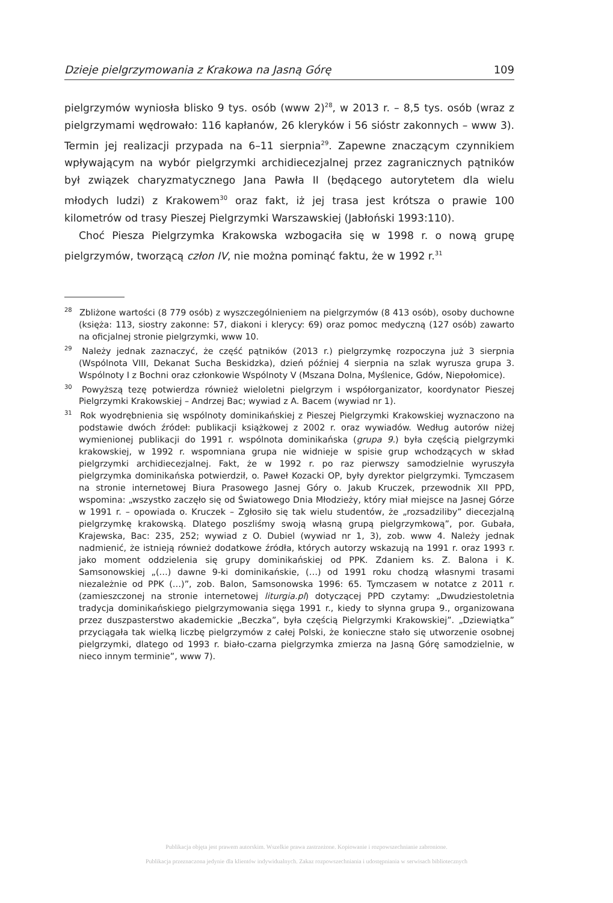Dzieje pielgrzymowania z Krakowa na Jasną Górę 109
pielgrzymów wyniosła blisko 9 tys. osób (www 2)<sup>28</sup>, w 2013 r. – 8,5 tys. osób (wraz z pielgrzymami wędrowało: 116 kapłanów, 26 kleryków i 56 sióstr zakonnych – www 3). Termin jej realizacji przypada na 6–11 sierpnia<sup>29</sup>. Zapewne znaczącym czynnikiem wpływającym na wybór pielgrzymki archidiecezjalnej przez zagranicznych pątników był związek charyzmatycznego Jana Pawła II (będącego autorytetem dla wielu młodych ludzi) z Krakowem<sup>30</sup> oraz fakt, iż jej trasa jest krótsza o prawie 100 kilometrów od trasy Pieszej Pielgrzymki Warszawskiej (Jabłoński 1993:110).
Choć Piesza Pielgrzymka Krakowska wzbogaciła się w 1998 r. o nową grupę pielgrzymów, tworzącą człon IV, nie można pominąć faktu, że w 1992 r.<sup>31</sup>
<sup>28</sup> Zbliżone wartości (8 779 osób) z wyszczególnieniem na pielgrzymów (8 413 osób), osoby duchowne (księża: 113, siostry zakonne: 57, diakoni i klerycy: 69) oraz pomoc medyczną (127 osób) zawarto na oficjalnej stronie pielgrzymki, www 10.
<sup>29</sup> Należy jednak zaznaczyć, że część pątników (2013 r.) pielgrzymkę rozpoczyna już 3 sierpnia (Wspólnota VIII, Dekanat Sucha Beskidzka), dzień później 4 sierpnia na szlak wyrusza grupa 3. Wspólnoty I z Bochni oraz członkowie Wspólnoty V (Mszana Dolna, Myślenice, Gdów, Niepołomice).
<sup>30</sup> Powyższą tezę potwierdza również wieloletni pielgrzym i współorganizator, koordynator Pieszej Pielgrzymki Krakowskiej – Andrzej Bac; wywiad z A. Bacem (wywiad nr 1).
<sup>31</sup> Rok wyodrębnienia się wspólnoty dominikańskiej z Pieszej Pielgrzymki Krakowskiej wyznaczono na podstawie dwóch źródeł: publikacji książkowej z 2002 r. oraz wywiadów. Według autorów niżej wymienionej publikacji do 1991 r. wspólnota dominikańska (grupa 9.) była częścią pielgrzymki krakowskiej, w 1992 r. wspomniana grupa nie widnieje w spisie grup wchodzących w skład pielgrzymki archidiecezjalnej. Fakt, że w 1992 r. po raz pierwszy samodzielnie wyruszyła pielgrzymka dominikańska potwierdził, o. Paweł Kozacki OP, były dyrektor pielgrzymki. Tymczasem na stronie internetowej Biura Prasowego Jasnej Góry o. Jakub Kruczek, przewodnik XII PPD, wspomina: „wszystko zaczęło się od Światowego Dnia Młodzieży, który miał miejsce na Jasnej Górze w 1991 r. – opowiada o. Kruczek – Zgłosiło się tak wielu studentów, że „rozsadziliby” diecezjalną pielgrzymkę krakowską. Dlatego poszliśmy swoją własną grupą pielgrzymkową”, por. Gubała, Krajewska, Bac: 235, 252; wywiad z O. Dubiel (wywiad nr 1, 3), zob. www 4. Należy jednak nadmienić, że istnieją również dodatkowe źródła, których autorzy wskazują na 1991 r. oraz 1993 r. jako moment oddzielenia się grupy dominikańskiej od PPK. Zdaniem ks. Z. Balona i K. Samsonowskiej „(…) dawne 9-ki dominikańskie, (…) od 1991 roku chodzą własnymi trasami niezależnie od PPK (…)”, zob. Balon, Samsonowska 1996: 65. Tymczasem w notatce z 2011 r. (zamieszczonej na stronie internetowej liturgia.pl) dotyczącej PPD czytamy: „Dwudziestoletnia tradycja dominikańskiego pielgrzymowania sięga 1991 r., kiedy to słynna grupa 9., organizowana przez duszpasterstwo akademickie „Beczka”, była częścią Pielgrzymki Krakowskiej”. „Dziewiątka” przyciągała tak wielką liczbę pielgrzymów z całej Polski, że konieczne stało się utworzenie osobnej pielgrzymki, dlatego od 1993 r. biało-czarna pielgrzymka zmierza na Jasną Górę samodzielnie, w nieco innym terminie”, www 7).
Publikacja objęta jest prawem autorskim. Wszelkie prawa zastrzeżone. Kopiowanie i rozpowszechnianie zabronione.
Publikacja przeznaczona jedynie dla klientów indywidualnych. Zakaz rozpowszechniania i udostępniania w serwisach bibliotecznych